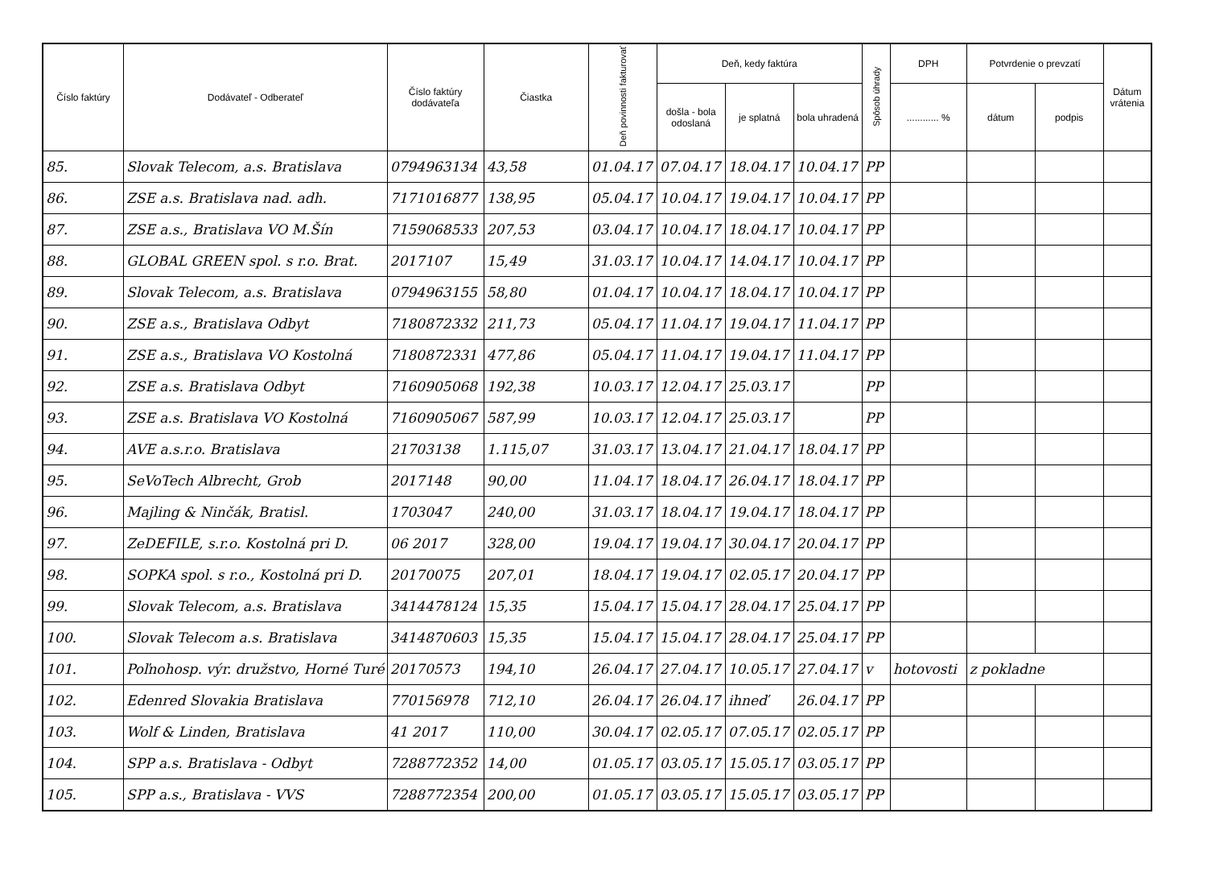| Číslo faktúry | Dodávateľ - Odberateľ | Číslo faktúry dodávateľa | Čiastka | Deň povinnosti fakturovať | Deň, kedy faktúra | | | Spôsob úhrady | DPH | Potvrdenie o prevzatí | | Dátum vrátenia |
| --- | --- | --- | --- | --- | --- | --- | --- | --- | --- | --- | --- | --- |
| | | | | | došla - bola odoslaná | je splatná | bola uhradená | | ............ % | dátum | podpis | |
| 85. | Slovak Telecom, a.s. Bratislava | 0794963134 | 43,58 | 01.04.17 | 07.04.17 | 18.04.17 | 10.04.17 | PP | | | | |
| 86. | ZSE a.s. Bratislava nad. adh. | 7171016877 | 138,95 | 05.04.17 | 10.04.17 | 19.04.17 | 10.04.17 | PP | | | | |
| 87. | ZSE a.s., Bratislava VO M.Šín | 7159068533 | 207,53 | 03.04.17 | 10.04.17 | 18.04.17 | 10.04.17 | PP | | | | |
| 88. | GLOBAL GREEN spol. s r.o. Brat. | 2017107 | 15,49 | 31.03.17 | 10.04.17 | 14.04.17 | 10.04.17 | PP | | | | |
| 89. | Slovak Telecom, a.s. Bratislava | 0794963155 | 58,80 | 01.04.17 | 10.04.17 | 18.04.17 | 10.04.17 | PP | | | | |
| 90. | ZSE a.s., Bratislava Odbyt | 7180872332 | 211,73 | 05.04.17 | 11.04.17 | 19.04.17 | 11.04.17 | PP | | | | |
| 91. | ZSE a.s., Bratislava VO Kostolná | 7180872331 | 477,86 | 05.04.17 | 11.04.17 | 19.04.17 | 11.04.17 | PP | | | | |
| 92. | ZSE a.s. Bratislava Odbyt | 7160905068 | 192,38 | 10.03.17 | 12.04.17 | 25.03.17 | | PP | | | | |
| 93. | ZSE a.s. Bratislava VO Kostolná | 7160905067 | 587,99 | 10.03.17 | 12.04.17 | 25.03.17 | | PP | | | | |
| 94. | AVE a.s.r.o. Bratislava | 21703138 | 1.115,07 | 31.03.17 | 13.04.17 | 21.04.17 | 18.04.17 | PP | | | | |
| 95. | SeVoTech Albrecht, Grob | 2017148 | 90,00 | 11.04.17 | 18.04.17 | 26.04.17 | 18.04.17 | PP | | | | |
| 96. | Majling & Ninčák, Bratisl. | 1703047 | 240,00 | 31.03.17 | 18.04.17 | 19.04.17 | 18.04.17 | PP | | | | |
| 97. | ZeDEFILE, s.r.o. Kostolná pri D. | 06 2017 | 328,00 | 19.04.17 | 19.04.17 | 30.04.17 | 20.04.17 | PP | | | | |
| 98. | SOPKA spol. s r.o., Kostolná pri D. | 20170075 | 207,01 | 18.04.17 | 19.04.17 | 02.05.17 | 20.04.17 | PP | | | | |
| 99. | Slovak Telecom, a.s. Bratislava | 3414478124 | 15,35 | 15.04.17 | 15.04.17 | 28.04.17 | 25.04.17 | PP | | | | |
| 100. | Slovak Telecom a.s. Bratislava | 3414870603 | 15,35 | 15.04.17 | 15.04.17 | 28.04.17 | 25.04.17 | PP | | | | |
| 101. | Poľnohosp. výr. družstvo, Horné Turé | 20170573 | 194,10 | 26.04.17 | 27.04.17 | 10.05.17 | 27.04.17 | v | hotovosti | z pokladne | | |
| 102. | Edenred Slovakia Bratislava | 770156978 | 712,10 | 26.04.17 | 26.04.17 | ihneď | 26.04.17 | PP | | | | |
| 103. | Wolf & Linden, Bratislava | 41 2017 | 110,00 | 30.04.17 | 02.05.17 | 07.05.17 | 02.05.17 | PP | | | | |
| 104. | SPP a.s. Bratislava - Odbyt | 7288772352 | 14,00 | 01.05.17 | 03.05.17 | 15.05.17 | 03.05.17 | PP | | | | |
| 105. | SPP a.s., Bratislava - VVS | 7288772354 | 200,00 | 01.05.17 | 03.05.17 | 15.05.17 | 03.05.17 | PP | | | | |